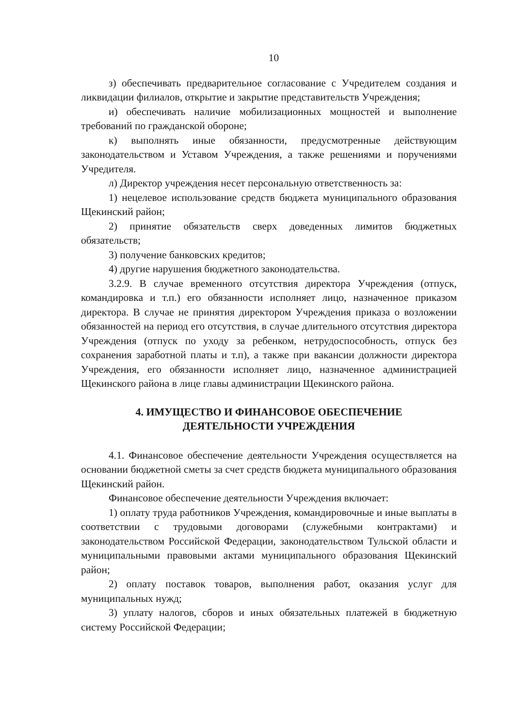10
з) обеспечивать предварительное согласование с Учредителем создания и ликвидации филиалов, открытие и закрытие представительств Учреждения;
и) обеспечивать наличие мобилизационных мощностей и выполнение требований по гражданской обороне;
к) выполнять иные обязанности, предусмотренные действующим законодательством и Уставом Учреждения, а также решениями и поручениями Учредителя.
л) Директор учреждения несет персональную ответственность за:
1) нецелевое использование средств бюджета муниципального образования Щекинский район;
2) принятие обязательств сверх доведенных лимитов бюджетных обязательств;
3) получение банковских кредитов;
4) другие нарушения бюджетного законодательства.
3.2.9. В случае временного отсутствия директора Учреждения (отпуск, командировка и т.п.) его обязанности исполняет лицо, назначенное приказом директора. В случае не принятия директором Учреждения приказа о возложении обязанностей на период его отсутствия, в случае длительного отсутствия директора Учреждения (отпуск по уходу за ребенком, нетрудоспособность, отпуск без сохранения заработной платы и т.п), а также при вакансии должности директора Учреждения, его обязанности исполняет лицо, назначенное администрацией Щекинского района в лице главы администрации Щекинского района.
4. ИМУЩЕСТВО И ФИНАНСОВОЕ ОБЕСПЕЧЕНИЕ
ДЕЯТЕЛЬНОСТИ УЧРЕЖДЕНИЯ
4.1. Финансовое обеспечение деятельности Учреждения осуществляется на основании бюджетной сметы за счет средств бюджета муниципального образования Щекинский район.
Финансовое обеспечение деятельности Учреждения включает:
1) оплату труда работников Учреждения, командировочные и иные выплаты в соответствии с трудовыми договорами (служебными контрактами) и законодательством Российской Федерации, законодательством Тульской области и муниципальными правовыми актами муниципального образования Щекинский район;
2) оплату поставок товаров, выполнения работ, оказания услуг для муниципальных нужд;
3) уплату налогов, сборов и иных обязательных платежей в бюджетную систему Российской Федерации;